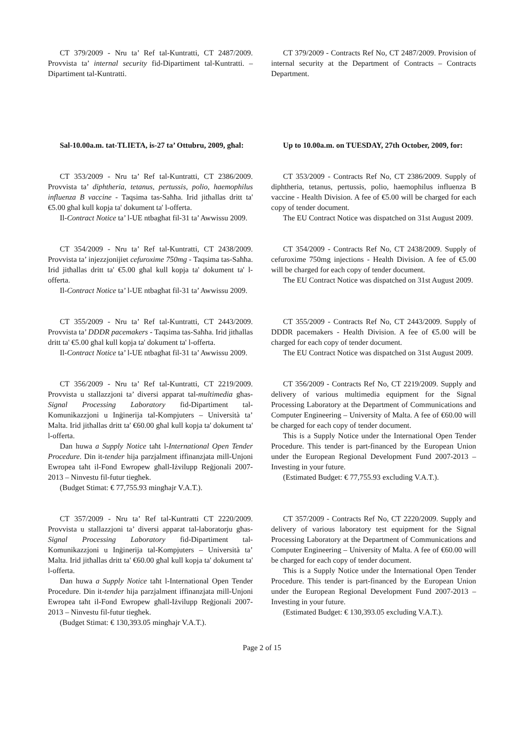CT 379/2009 - Nru ta’ Ref tal-Kuntratti, CT 2487/2009. Provvista ta’ internal security fid-Dipartiment tal-Kuntratti. – Dipartiment tal-Kuntratti.
CT 379/2009 - Contracts Ref No, CT 2487/2009. Provision of internal security at the Department of Contracts – Contracts Department.
Sal-10.00a.m. tat-TLIETA, is-27 ta’ Ottubru, 2009, għal:
Up to 10.00a.m. on TUESDAY, 27th October, 2009, for:
CT 353/2009 - Nru ta’ Ref tal-Kuntratti, CT 2386/2009. Provvista ta’ diphtheria, tetanus, pertussis, polio, haemophilus influenza B vaccine - Taqsima tas-Saħħa. Irid jitħallas dritt ta' €5.00 għal kull kopja ta' dokument ta' l-offerta.
Il-Contract Notice ta’ l-UE ntbagħat fil-31 ta’ Awwissu 2009.
CT 353/2009 - Contracts Ref No, CT 2386/2009. Supply of diphtheria, tetanus, pertussis, polio, haemophilus influenza B vaccine - Health Division. A fee of €5.00 will be charged for each copy of tender document.
The EU Contract Notice was dispatched on 31st August 2009.
CT 354/2009 - Nru ta’ Ref tal-Kuntratti, CT 2438/2009. Provvista ta’ injezzjonijiet cefuroxime 750mg - Taqsima tas-Saħħa. Irid jitħallas dritt ta' €5.00 għal kull kopja ta' dokument ta' l-offerta.
Il-Contract Notice ta’ l-UE ntbagħat fil-31 ta’ Awwissu 2009.
CT 354/2009 - Contracts Ref No, CT 2438/2009. Supply of cefuroxime 750mg injections - Health Division. A fee of €5.00 will be charged for each copy of tender document.
The EU Contract Notice was dispatched on 31st August 2009.
CT 355/2009 - Nru ta’ Ref tal-Kuntratti, CT 2443/2009. Provvista ta’ DDDR pacemakers - Taqsima tas-Saħħa. Irid jitħallas dritt ta' €5.00 għal kull kopja ta' dokument ta' l-offerta.
Il-Contract Notice ta’ l-UE ntbagħat fil-31 ta’ Awwissu 2009.
CT 355/2009 - Contracts Ref No, CT 2443/2009. Supply of DDDR pacemakers - Health Division. A fee of €5.00 will be charged for each copy of tender document.
The EU Contract Notice was dispatched on 31st August 2009.
CT 356/2009 - Nru ta’ Ref tal-Kuntratti, CT 2219/2009. Provvista u stallazzjoni ta’ diversi apparat tal-multimedia għas-Signal Processing Laboratory fid-Dipartiment tal-Komunikazzjoni u Inġinerija tal-Kompjuters – Università ta’ Malta. Irid jitħallas dritt ta' €60.00 għal kull kopja ta' dokument ta' l-offerta.
Dan huwa a Supply Notice taħt l-International Open Tender Procedure. Din it-tender hija parzjalment iffinanzjata mill-Unjoni Ewropea taħt il-Fond Ewropew għall-Iżvilupp Reġjonali 2007-2013 – Ninvestu fil-futur tiegħek.
(Budget Stimat: € 77,755.93 mingħajr V.A.T.).
CT 356/2009 - Contracts Ref No, CT 2219/2009. Supply and delivery of various multimedia equipment for the Signal Processing Laboratory at the Department of Communications and Computer Engineering – University of Malta. A fee of €60.00 will be charged for each copy of tender document.
This is a Supply Notice under the International Open Tender Procedure. This tender is part-financed by the European Union under the European Regional Development Fund 2007-2013 – Investing in your future.
(Estimated Budget: € 77,755.93 excluding V.A.T.).
CT 357/2009 - Nru ta’ Ref tal-Kuntratti CT 2220/2009. Provvista u stallazzjoni ta’ diversi apparat tal-laboratorju għas-Signal Processing Laboratory fid-Dipartiment tal-Komunikazzjoni u Inġinerija tal-Kompjuters – Università ta’ Malta. Irid jitħallas dritt ta' €60.00 għal kull kopja ta' dokument ta' l-offerta.
Dan huwa a Supply Notice taħt l-International Open Tender Procedure. Din it-tender hija parzjalment iffinanzjata mill-Unjoni Ewropea taħt il-Fond Ewropew għall-Iżvilupp Reġjonali 2007-2013 – Ninvestu fil-futur tiegħek.
(Budget Stimat: € 130,393.05 mingħajr V.A.T.).
CT 357/2009 - Contracts Ref No, CT 2220/2009. Supply and delivery of various laboratory test equipment for the Signal Processing Laboratory at the Department of Communications and Computer Engineering – University of Malta. A fee of €60.00 will be charged for each copy of tender document.
This is a Supply Notice under the International Open Tender Procedure. This tender is part-financed by the European Union under the European Regional Development Fund 2007-2013 – Investing in your future.
(Estimated Budget: € 130,393.05 excluding V.A.T.).
Page 2 of 15